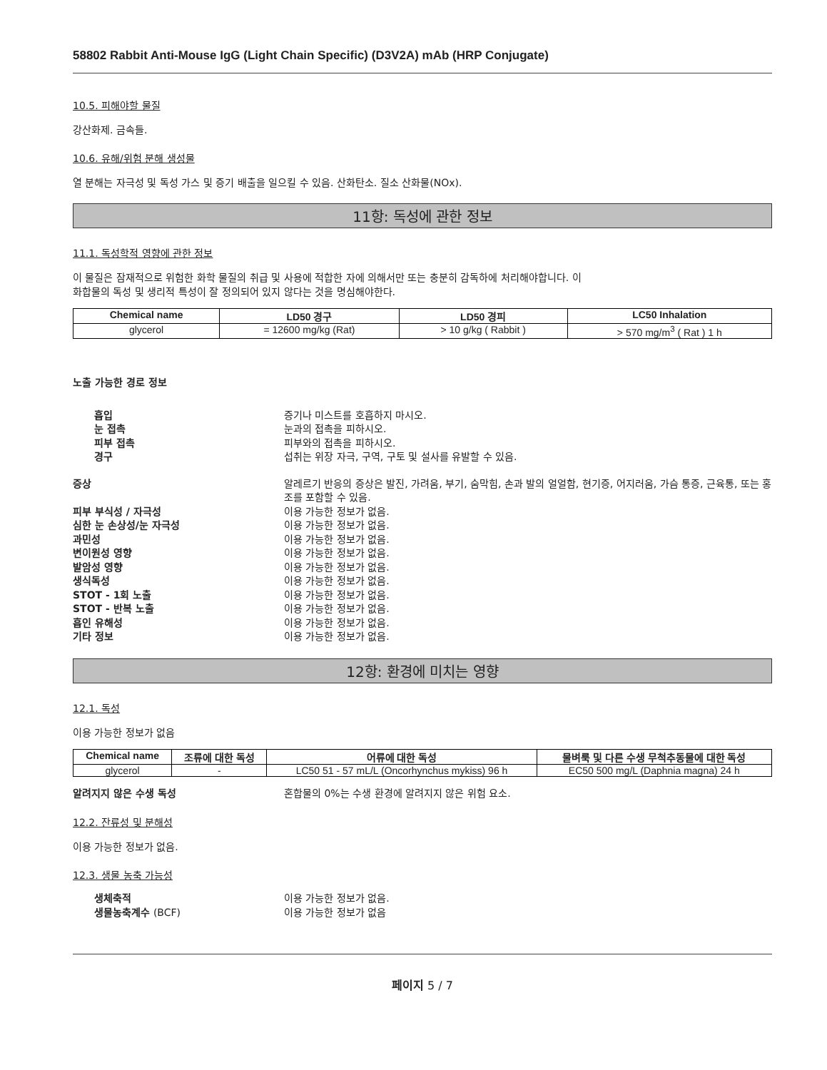58802 Rabbit Anti-Mouse IgG (Light Chain Specific) (D3V2A) mAb (HRP Conjugate)
10.5. 피해야할 물질
강산화제. 금속들.
10.6. 유해/위험 분해 생성물
열 분해는 자극성 및 독성 가스 및 증기 배출을 일으킬 수 있음. 산화탄소. 질소 산화물(NOx).
11항: 독성에 관한 정보
11.1. 독성학적 영향에 관한 정보
이 물질은 잠재적으로 위험한 화학 물질의 취급 및 사용에 적합한 자에 의해서만 또는 충분히 감독하에 처리해야합니다. 이
화합물의 독성 및 생리적 특성이 잘 정의되어 있지 않다는 것을 명심해야한다.
| Chemical name | LD50 경구 | LD50 경피 | LC50 Inhalation |
| --- | --- | --- | --- |
| glycerol | = 12600 mg/kg (Rat) | > 10 g/kg ( Rabbit ) | > 570 mg/m<sup>3</sup> ( Rat ) 1 h |
노출 가능한 경로 정보
흡입 증기나 미스트를 호흡하지 마시오.
눈 접촉 눈과의 접촉을 피하시오.
피부 접촉 피부와의 접촉을 피하시오.
경구 섭취는 위장 자극, 구역, 구토 및 설사를 유발할 수 있음.
증상 알레르기 반응의 증상은 발진, 가려움, 부기, 숨막힘, 손과 발의 얼얼함, 현기증, 어지러움, 가슴 통증, 근육통, 또는 홍조를 포함할 수 있음.
피부 부식성 / 자극성 이용 가능한 정보가 없음.
심한 눈 손상성/눈 자극성 이용 가능한 정보가 없음.
과민성 이용 가능한 정보가 없음.
변이원성 영향 이용 가능한 정보가 없음.
발암성 영향 이용 가능한 정보가 없음.
생식독성 이용 가능한 정보가 없음.
STOT - 1회 노출 이용 가능한 정보가 없음.
STOT - 반복 노출 이용 가능한 정보가 없음.
흡인 유해성 이용 가능한 정보가 없음.
기타 정보 이용 가능한 정보가 없음.
12항: 환경에 미치는 영향
12.1. 독성
이용 가능한 정보가 없음
| Chemical name | 조류에 대한 독성 | 어류에 대한 독성 | 물벼룩 및 다른 수생 무척추동물에 대한 독성 |
| --- | --- | --- | --- |
| glycerol | - | LC50 51 - 57 mL/L (Oncorhynchus mykiss) 96 h | EC50 500 mg/L (Daphnia magna) 24 h |
알려지지 않은 수생 독성 혼합물의 0%는 수생 환경에 알려지지 않은 위험 요소.
12.2. 잔류성 및 분해성
이용 가능한 정보가 없음.
12.3. 생물 농축 가능성
생체축적 이용 가능한 정보가 없음.
생물농축계수 (BCF) 이용 가능한 정보가 없음
페이지 5 / 7